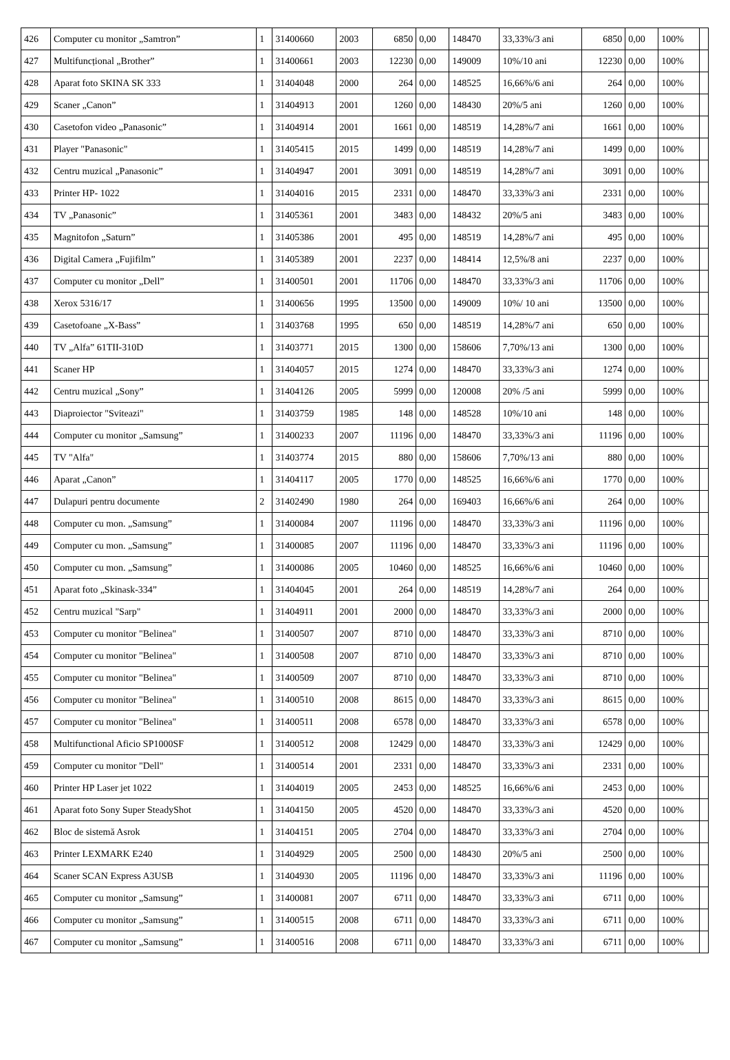| 426 | Computer cu monitor „Samtron” | 1 | 31400660 | 2003 | 6850 | 0,00 | 148470 | 33,33%/3 ani | 6850 | 0,00 | 100% | |
| 427 | Multifuncțional „Brother” | 1 | 31400661 | 2003 | 12230 | 0,00 | 149009 | 10%/10 ani | 12230 | 0,00 | 100% | |
| 428 | Aparat foto SKINA SK 333 | 1 | 31404048 | 2000 | 264 | 0,00 | 148525 | 16,66%/6 ani | 264 | 0,00 | 100% | |
| 429 | Scaner „Canon” | 1 | 31404913 | 2001 | 1260 | 0,00 | 148430 | 20%/5 ani | 1260 | 0,00 | 100% | |
| 430 | Casetofon video „Panasonic” | 1 | 31404914 | 2001 | 1661 | 0,00 | 148519 | 14,28%/7 ani | 1661 | 0,00 | 100% | |
| 431 | Player "Panasonic" | 1 | 31405415 | 2015 | 1499 | 0,00 | 148519 | 14,28%/7 ani | 1499 | 0,00 | 100% | |
| 432 | Centru muzical „Panasonic” | 1 | 31404947 | 2001 | 3091 | 0,00 | 148519 | 14,28%/7 ani | 3091 | 0,00 | 100% | |
| 433 | Printer HP- 1022 | 1 | 31404016 | 2015 | 2331 | 0,00 | 148470 | 33,33%/3 ani | 2331 | 0,00 | 100% | |
| 434 | TV „Panasonic” | 1 | 31405361 | 2001 | 3483 | 0,00 | 148432 | 20%/5 ani | 3483 | 0,00 | 100% | |
| 435 | Magnitofon „Saturn” | 1 | 31405386 | 2001 | 495 | 0,00 | 148519 | 14,28%/7 ani | 495 | 0,00 | 100% | |
| 436 | Digital Camera „Fujifilm” | 1 | 31405389 | 2001 | 2237 | 0,00 | 148414 | 12,5%/8 ani | 2237 | 0,00 | 100% | |
| 437 | Computer cu monitor „Dell” | 1 | 31400501 | 2001 | 11706 | 0,00 | 148470 | 33,33%/3 ani | 11706 | 0,00 | 100% | |
| 438 | Xerox 5316/17 | 1 | 31400656 | 1995 | 13500 | 0,00 | 149009 | 10%/ 10 ani | 13500 | 0,00 | 100% | |
| 439 | Casetofoane „X-Bass” | 1 | 31403768 | 1995 | 650 | 0,00 | 148519 | 14,28%/7 ani | 650 | 0,00 | 100% | |
| 440 | TV „Alfa” 61TII-310D | 1 | 31403771 | 2015 | 1300 | 0,00 | 158606 | 7,70%/13 ani | 1300 | 0,00 | 100% | |
| 441 | Scaner HP | 1 | 31404057 | 2015 | 1274 | 0,00 | 148470 | 33,33%/3 ani | 1274 | 0,00 | 100% | |
| 442 | Centru muzical „Sony” | 1 | 31404126 | 2005 | 5999 | 0,00 | 120008 | 20% /5 ani | 5999 | 0,00 | 100% | |
| 443 | Diaproiector "Sviteazi" | 1 | 31403759 | 1985 | 148 | 0,00 | 148528 | 10%/10 ani | 148 | 0,00 | 100% | |
| 444 | Computer cu monitor „Samsung” | 1 | 31400233 | 2007 | 11196 | 0,00 | 148470 | 33,33%/3 ani | 11196 | 0,00 | 100% | |
| 445 | TV "Alfa" | 1 | 31403774 | 2015 | 880 | 0,00 | 158606 | 7,70%/13 ani | 880 | 0,00 | 100% | |
| 446 | Aparat „Canon” | 1 | 31404117 | 2005 | 1770 | 0,00 | 148525 | 16,66%/6 ani | 1770 | 0,00 | 100% | |
| 447 | Dulapuri pentru documente | 2 | 31402490 | 1980 | 264 | 0,00 | 169403 | 16,66%/6 ani | 264 | 0,00 | 100% | |
| 448 | Computer cu mon. „Samsung” | 1 | 31400084 | 2007 | 11196 | 0,00 | 148470 | 33,33%/3 ani | 11196 | 0,00 | 100% | |
| 449 | Computer cu mon. „Samsung” | 1 | 31400085 | 2007 | 11196 | 0,00 | 148470 | 33,33%/3 ani | 11196 | 0,00 | 100% | |
| 450 | Computer cu mon. „Samsung” | 1 | 31400086 | 2005 | 10460 | 0,00 | 148525 | 16,66%/6 ani | 10460 | 0,00 | 100% | |
| 451 | Aparat foto „Skinask-334” | 1 | 31404045 | 2001 | 264 | 0,00 | 148519 | 14,28%/7 ani | 264 | 0,00 | 100% | |
| 452 | Centru muzical "Sarp" | 1 | 31404911 | 2001 | 2000 | 0,00 | 148470 | 33,33%/3 ani | 2000 | 0,00 | 100% | |
| 453 | Computer cu monitor "Belinea" | 1 | 31400507 | 2007 | 8710 | 0,00 | 148470 | 33,33%/3 ani | 8710 | 0,00 | 100% | |
| 454 | Computer cu monitor "Belinea" | 1 | 31400508 | 2007 | 8710 | 0,00 | 148470 | 33,33%/3 ani | 8710 | 0,00 | 100% | |
| 455 | Computer cu monitor "Belinea" | 1 | 31400509 | 2007 | 8710 | 0,00 | 148470 | 33,33%/3 ani | 8710 | 0,00 | 100% | |
| 456 | Computer cu monitor "Belinea" | 1 | 31400510 | 2008 | 8615 | 0,00 | 148470 | 33,33%/3 ani | 8615 | 0,00 | 100% | |
| 457 | Computer cu monitor "Belinea" | 1 | 31400511 | 2008 | 6578 | 0,00 | 148470 | 33,33%/3 ani | 6578 | 0,00 | 100% | |
| 458 | Multifunctional Aficio SP1000SF | 1 | 31400512 | 2008 | 12429 | 0,00 | 148470 | 33,33%/3 ani | 12429 | 0,00 | 100% | |
| 459 | Computer cu monitor "Dell" | 1 | 31400514 | 2001 | 2331 | 0,00 | 148470 | 33,33%/3 ani | 2331 | 0,00 | 100% | |
| 460 | Printer HP Laser jet 1022 | 1 | 31404019 | 2005 | 2453 | 0,00 | 148525 | 16,66%/6 ani | 2453 | 0,00 | 100% | |
| 461 | Aparat foto Sony Super SteadyShot | 1 | 31404150 | 2005 | 4520 | 0,00 | 148470 | 33,33%/3 ani | 4520 | 0,00 | 100% | |
| 462 | Bloc de sistemă Asrok | 1 | 31404151 | 2005 | 2704 | 0,00 | 148470 | 33,33%/3 ani | 2704 | 0,00 | 100% | |
| 463 | Printer LEXMARK E240 | 1 | 31404929 | 2005 | 2500 | 0,00 | 148430 | 20%/5 ani | 2500 | 0,00 | 100% | |
| 464 | Scaner SCAN Express A3USB | 1 | 31404930 | 2005 | 11196 | 0,00 | 148470 | 33,33%/3 ani | 11196 | 0,00 | 100% | |
| 465 | Computer cu monitor „Samsung” | 1 | 31400081 | 2007 | 6711 | 0,00 | 148470 | 33,33%/3 ani | 6711 | 0,00 | 100% | |
| 466 | Computer cu monitor „Samsung” | 1 | 31400515 | 2008 | 6711 | 0,00 | 148470 | 33,33%/3 ani | 6711 | 0,00 | 100% | |
| 467 | Computer cu monitor „Samsung” | 1 | 31400516 | 2008 | 6711 | 0,00 | 148470 | 33,33%/3 ani | 6711 | 0,00 | 100% | |